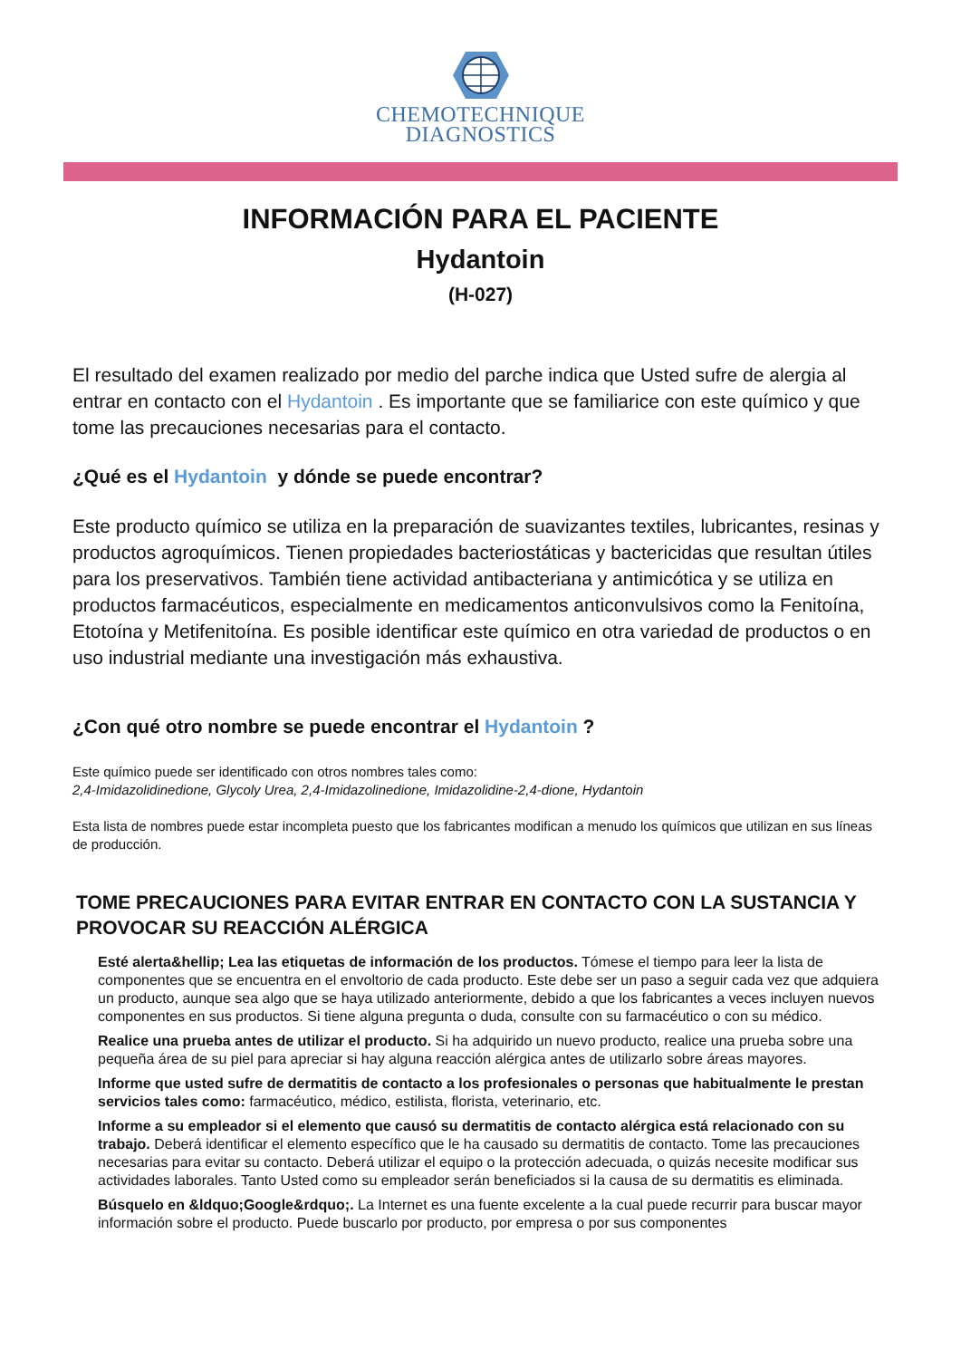CHEMOTECHNIQUE
DIAGNOSTICS
INFORMACIÓN PARA EL PACIENTE
Hydantoin
(H-027)
El resultado del examen realizado por medio del parche indica que Usted sufre de alergia al entrar en contacto con el Hydantoin . Es importante que se familiarice con este químico y que tome las precauciones necesarias para el contacto.
¿Qué es el Hydantoin y dónde se puede encontrar?
Este producto químico se utiliza en la preparación de suavizantes textiles, lubricantes, resinas y productos agroquímicos. Tienen propiedades bacteriostáticas y bactericidas que resultan útiles para los preservativos. También tiene actividad antibacteriana y antimicótica y se utiliza en productos farmacéuticos, especialmente en medicamentos anticonvulsivos como la Fenitoína, Etotoína y Metifenitoína. Es posible identificar este químico en otra variedad de productos o en uso industrial mediante una investigación más exhaustiva.
¿Con qué otro nombre se puede encontrar el Hydantoin ?
Este químico puede ser identificado con otros nombres tales como:
2,4-Imidazolidinedione, Glycoly Urea, 2,4-Imidazolinedione, Imidazolidine-2,4-dione, Hydantoin
Esta lista de nombres puede estar incompleta puesto que los fabricantes modifican a menudo los químicos que utilizan en sus líneas de producción.
TOME PRECAUCIONES PARA EVITAR ENTRAR EN CONTACTO CON LA SUSTANCIA Y PROVOCAR SU REACCIÓN ALÉRGICA
Esté alerta&hellip; Lea las etiquetas de información de los productos. Tómese el tiempo para leer la lista de componentes que se encuentra en el envoltorio de cada producto. Este debe ser un paso a seguir cada vez que adquiera un producto, aunque sea algo que se haya utilizado anteriormente, debido a que los fabricantes a veces incluyen nuevos componentes en sus productos. Si tiene alguna pregunta o duda, consulte con su farmacéutico o con su médico.
Realice una prueba antes de utilizar el producto. Si ha adquirido un nuevo producto, realice una prueba sobre una pequeña área de su piel para apreciar si hay alguna reacción alérgica antes de utilizarlo sobre áreas mayores.
Informe que usted sufre de dermatitis de contacto a los profesionales o personas que habitualmente le prestan servicios tales como: farmacéutico, médico, estilista, florista, veterinario, etc.
Informe a su empleador si el elemento que causó su dermatitis de contacto alérgica está relacionado con su trabajo. Deberá identificar el elemento específico que le ha causado su dermatitis de contacto. Tome las precauciones necesarias para evitar su contacto. Deberá utilizar el equipo o la protección adecuada, o quizás necesite modificar sus actividades laborales. Tanto Usted como su empleador serán beneficiados si la causa de su dermatitis es eliminada.
Búsquelo en &ldquo;Google&rdquo;. La Internet es una fuente excelente a la cual puede recurrir para buscar mayor información sobre el producto. Puede buscarlo por producto, por empresa o por sus componentes